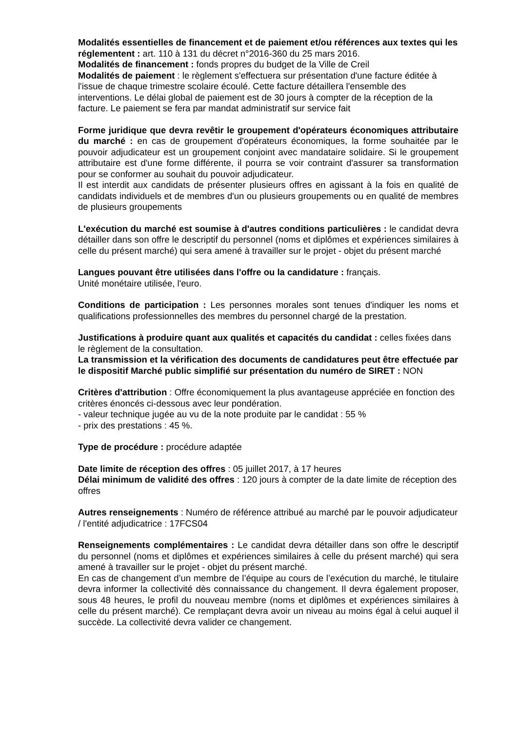Modalités essentielles de financement et de paiement et/ou références aux textes qui les réglementent : art. 110 à 131 du décret n°2016-360 du 25 mars 2016.
Modalités de financement : fonds propres du budget de la Ville de Creil
Modalités de paiement : le règlement s'effectuera sur présentation d'une facture éditée à l'issue de chaque trimestre scolaire écoulé. Cette facture détaillera l'ensemble des interventions. Le délai global de paiement est de 30 jours à compter de la réception de la facture. Le paiement se fera par mandat administratif sur service fait
Forme juridique que devra revêtir le groupement d'opérateurs économiques attributaire du marché : en cas de groupement d'opérateurs économiques, la forme souhaitée par le pouvoir adjudicateur est un groupement conjoint avec mandataire solidaire. Si le groupement attributaire est d'une forme différente, il pourra se voir contraint d'assurer sa transformation pour se conformer au souhait du pouvoir adjudicateur.
Il est interdit aux candidats de présenter plusieurs offres en agissant à la fois en qualité de candidats individuels et de membres d'un ou plusieurs groupements ou en qualité de membres de plusieurs groupements
L'exécution du marché est soumise à d'autres conditions particulières : le candidat devra détailler dans son offre le descriptif du personnel (noms et diplômes et expériences similaires à celle du présent marché) qui sera amené à travailler sur le projet - objet du présent marché
Langues pouvant être utilisées dans l'offre ou la candidature : français.
Unité monétaire utilisée, l'euro.
Conditions de participation : Les personnes morales sont tenues d'indiquer les noms et qualifications professionnelles des membres du personnel chargé de la prestation.
Justifications à produire quant aux qualités et capacités du candidat : celles fixées dans le règlement de la consultation.
La transmission et la vérification des documents de candidatures peut être effectuée par le dispositif Marché public simplifié sur présentation du numéro de SIRET : NON
Critères d'attribution : Offre économiquement la plus avantageuse appréciée en fonction des critères énoncés ci-dessous avec leur pondération.
- valeur technique jugée au vu de la note produite par le candidat : 55 %
- prix des prestations : 45 %.
Type de procédure : procédure adaptée
Date limite de réception des offres : 05 juillet 2017, à 17 heures
Délai minimum de validité des offres : 120 jours à compter de la date limite de réception des offres
Autres renseignements : Numéro de référence attribué au marché par le pouvoir adjudicateur / l'entité adjudicatrice : 17FCS04
Renseignements complémentaires : Le candidat devra détailler dans son offre le descriptif du personnel (noms et diplômes et expériences similaires à celle du présent marché) qui sera amené à travailler sur le projet - objet du présent marché.
En cas de changement d’un membre de l’équipe au cours de l’exécution du marché, le titulaire devra informer la collectivité dès connaissance du changement. Il devra également proposer, sous 48 heures, le profil du nouveau membre (noms et diplômes et expériences similaires à celle du présent marché). Ce remplaçant devra avoir un niveau au moins égal à celui auquel il succède. La collectivité devra valider ce changement.